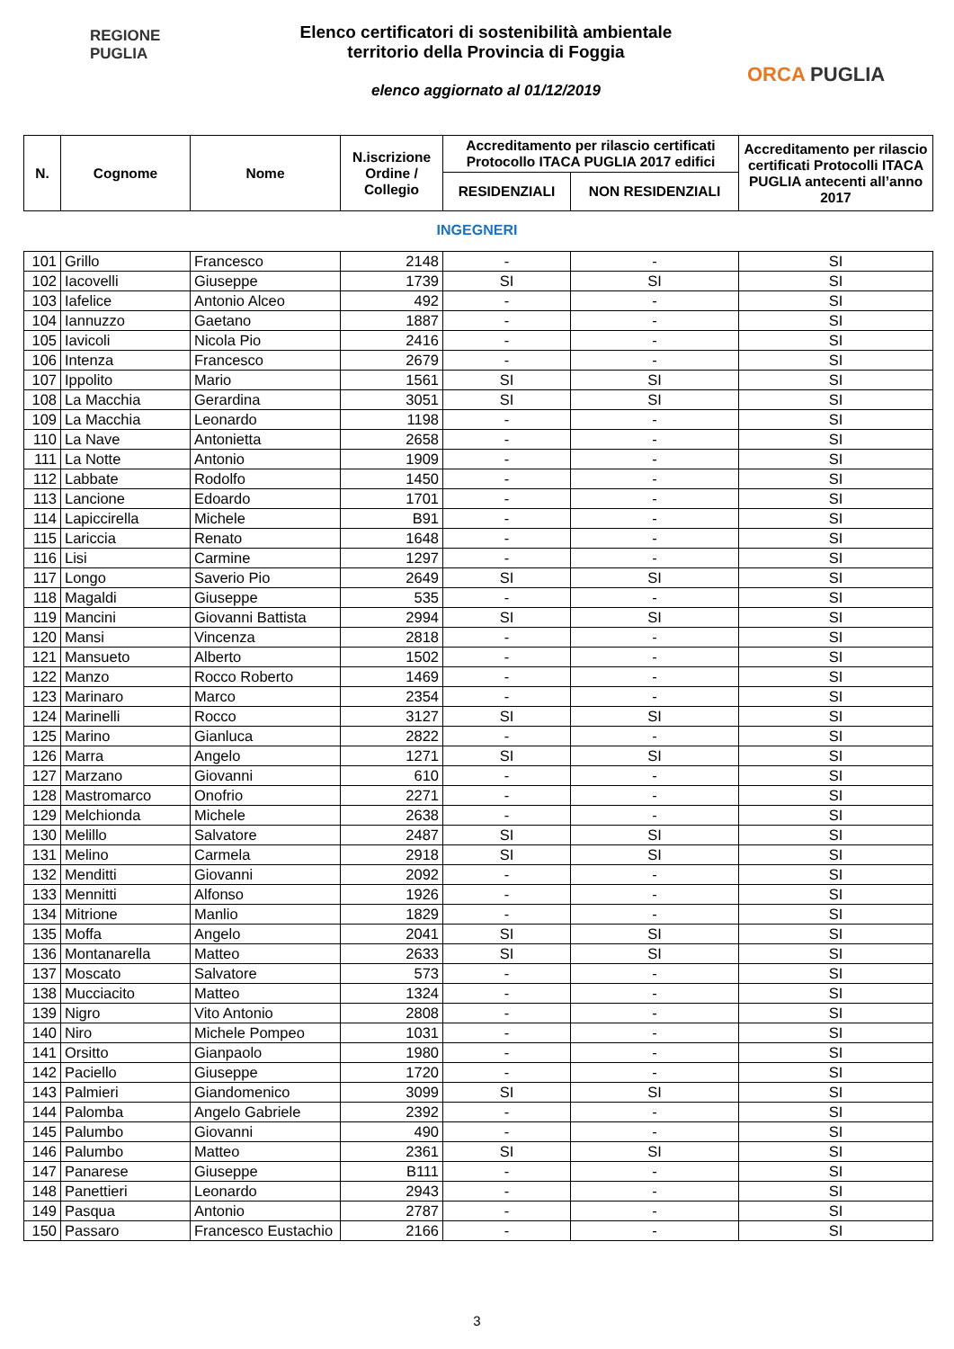REGIONE
PUGLIA
Elenco certificatori di sostenibilità ambientale
territorio della Provincia di Foggia
elenco aggiornato al 01/12/2019
ORCA PUGLIA
| N. | Cognome | Nome | N.iscrizione Ordine / Collegio | Accreditamento per rilascio certificati Protocollo ITACA PUGLIA 2017 edifici | | Accreditamento per rilascio certificati Protocolli ITACA PUGLIA antecenti all’anno 2017 |
| --- | --- | --- | --- | --- | --- | --- |
| | | | | RESIDENZIALI | NON RESIDENZIALI | |
INGEGNERI
| 101 | Grillo | Francesco | 2148 | - | - | SI |
| 102 | Iacovelli | Giuseppe | 1739 | SI | SI | SI |
| 103 | Iafelice | Antonio Alceo | 492 | - | - | SI |
| 104 | Iannuzzo | Gaetano | 1887 | - | - | SI |
| 105 | Iavicoli | Nicola Pio | 2416 | - | - | SI |
| 106 | Intenza | Francesco | 2679 | - | - | SI |
| 107 | Ippolito | Mario | 1561 | SI | SI | SI |
| 108 | La Macchia | Gerardina | 3051 | SI | SI | SI |
| 109 | La Macchia | Leonardo | 1198 | - | - | SI |
| 110 | La Nave | Antonietta | 2658 | - | - | SI |
| 111 | La Notte | Antonio | 1909 | - | - | SI |
| 112 | Labbate | Rodolfo | 1450 | - | - | SI |
| 113 | Lancione | Edoardo | 1701 | - | - | SI |
| 114 | Lapiccirella | Michele | B91 | - | - | SI |
| 115 | Lariccia | Renato | 1648 | - | - | SI |
| 116 | Lisi | Carmine | 1297 | - | - | SI |
| 117 | Longo | Saverio Pio | 2649 | SI | SI | SI |
| 118 | Magaldi | Giuseppe | 535 | - | - | SI |
| 119 | Mancini | Giovanni Battista | 2994 | SI | SI | SI |
| 120 | Mansi | Vincenza | 2818 | - | - | SI |
| 121 | Mansueto | Alberto | 1502 | - | - | SI |
| 122 | Manzo | Rocco Roberto | 1469 | - | - | SI |
| 123 | Marinaro | Marco | 2354 | - | - | SI |
| 124 | Marinelli | Rocco | 3127 | SI | SI | SI |
| 125 | Marino | Gianluca | 2822 | - | - | SI |
| 126 | Marra | Angelo | 1271 | SI | SI | SI |
| 127 | Marzano | Giovanni | 610 | - | - | SI |
| 128 | Mastromarco | Onofrio | 2271 | - | - | SI |
| 129 | Melchionda | Michele | 2638 | - | - | SI |
| 130 | Melillo | Salvatore | 2487 | SI | SI | SI |
| 131 | Melino | Carmela | 2918 | SI | SI | SI |
| 132 | Menditti | Giovanni | 2092 | - | - | SI |
| 133 | Mennitti | Alfonso | 1926 | - | - | SI |
| 134 | Mitrione | Manlio | 1829 | - | - | SI |
| 135 | Moffa | Angelo | 2041 | SI | SI | SI |
| 136 | Montanarella | Matteo | 2633 | SI | SI | SI |
| 137 | Moscato | Salvatore | 573 | - | - | SI |
| 138 | Mucciacito | Matteo | 1324 | - | - | SI |
| 139 | Nigro | Vito Antonio | 2808 | - | - | SI |
| 140 | Niro | Michele Pompeo | 1031 | - | - | SI |
| 141 | Orsitto | Gianpaolo | 1980 | - | - | SI |
| 142 | Paciello | Giuseppe | 1720 | - | - | SI |
| 143 | Palmieri | Giandomenico | 3099 | SI | SI | SI |
| 144 | Palomba | Angelo Gabriele | 2392 | - | - | SI |
| 145 | Palumbo | Giovanni | 490 | - | - | SI |
| 146 | Palumbo | Matteo | 2361 | SI | SI | SI |
| 147 | Panarese | Giuseppe | B111 | - | - | SI |
| 148 | Panettieri | Leonardo | 2943 | - | - | SI |
| 149 | Pasqua | Antonio | 2787 | - | - | SI |
| 150 | Passaro | Francesco Eustachio | 2166 | - | - | SI |
3